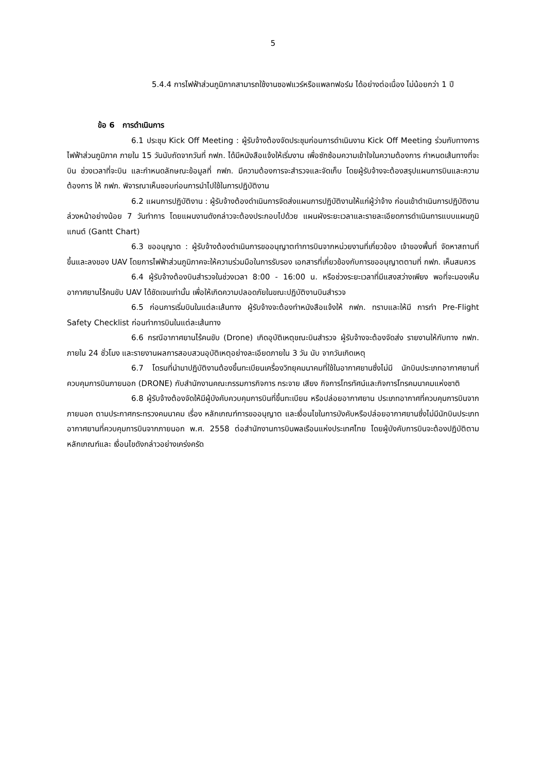5
5.4.4 การไฟฟ้าส่วนภูมิภาคสามารถใช้งานซอฟแวร์หรือแพลทฟอร์ม ได้อย่างต่อเนื่อง ไม่น้อยกว่า 1 ปี
ข้อ 6 การดำเนินการ
6.1 ประชุม Kick Off Meeting : ผู้รับจ้างต้องจัดประชุมก่อนการดำเนินงาน Kick Off Meeting ร่วมกับทางการไฟฟ้าส่วนภูมิภาค ภายใน 15 วันนับถัดจากวันที่ กฟภ. ได้มีหนังสือแจ้งให้เริ่มงาน เพื่อซักซ้อมความเข้าใจในความต้องการ กำหนดเส้นทางที่จะบิน ช่วงเวลาที่จะบิน และกำหนดลักษณะข้อมูลที่ กฟภ. มีความต้องการจะสำรวจและจัดเก็บ โดยผู้รับจ้างจะต้องสรุปแผนการบินและความต้องการ ให้ กฟภ. พิจารณาเห็นชอบก่อนการนำไปใช้ในการปฏิบัติงาน
6.2 แผนการปฏิบัติงาน : ผู้รับจ้างต้องดำเนินการจัดส่งแผนการปฏิบัติงานให้แก่ผู้ว่าจ้าง ก่อนเข้าดำเนินการปฏิบัติงานล่วงหน้าอย่างน้อย 7 วันทำการ โดยแผนงานดังกล่าวจะต้องประกอบไปด้วย แผนผังระยะเวลาและรายละเอียดการดำเนินการแบบแผนภูมิแกนต์ (Gantt Chart)
6.3 ขออนุญาต : ผู้รับจ้างต้องดำเนินการขออนุญาตทำการบินจากหน่วยงานที่เกี่ยวข้อง เจ้าของพื้นที่ จัดหาสถานที่ขึ้นและลงของ UAV โดยการไฟฟ้าส่วนภูมิภาคจะให้ความร่วมมือในการรับรอง เอกสารที่เกี่ยวข้องกับการขออนุญาตตามที่ กฟภ. เห็นสมควร
6.4 ผู้รับจ้างต้องบินสำรวจในช่วงเวลา 8:00 - 16:00 น. หรือช่วงระยะเวลาที่มีแสงสว่างเพียง พอที่จะมองเห็น อากาศยานไร้คนขับ UAV ได้ชัดเจนเท่านั้น เพื่อให้เกิดความปลอดภัยในขณะปฏิบัติงานบินสำรวจ
6.5 ก่อนการเริ่มบินในแต่ละเส้นทาง ผู้รับจ้างจะต้องทำหนังสือแจ้งให้ กฟภ. ทราบและให้มี การทำ Pre-Flight Safety Checklist ก่อนทำการบินในแต่ละเส้นทาง
6.6 กรณีอากาศยานไร้คนขับ (Drone) เกิดอุบัติเหตุขณะบินสำรวจ ผู้รับจ้างจะต้องจัดส่ง รายงานให้กับทาง กฟภ. ภายใน 24 ชั่วโมง และรายงานผลการสอบสวนอุบัติเหตุอย่างละเอียดภายใน 3 วัน นับ จากวันเกิดเหตุ
6.7 โดรนที่นำมาปฏิบัติงานต้องขึ้นทะเบียนเครื่องวิทยุคมนาคมที่ใช้ในอากาศยานซึ่งไม่มี นักบินประเภทอากาศยานที่ควบคุมการบินภายนอก (DRONE) กับสำนักงานคณะกรรมการกิจการ กระจาย เสียง กิจการโทรทัศน์และกิจการโทรคมนาคมแห่งชาติ
6.8 ผู้รับจ้างต้องจัดให้มีผู้บังคับควบคุมการบินที่ขึ้นทะเบียน หรือปล่อยอากาศยาน ประเภทอากาศที่ควบคุมการบินจากภายนอก ตามประกาศกระทรวงคมนาคม เรื่อง หลักเกณฑ์การขออนุญาต และเงื่อนไขในการบังคับหรือปล่อยอากาศยานซึ่งไม่มีนักบินประเภทอากาศยานที่ควบคุมการบินจากภายนอก พ.ศ. 2558 ต่อสำนักงานการบินพลเรือนแห่งประเทศไทย โดยผู้บังคับการบินจะต้องปฏิบัติตามหลักเกณฑ์และ เงื่อนไขดังกล่าวอย่างเคร่งครัด